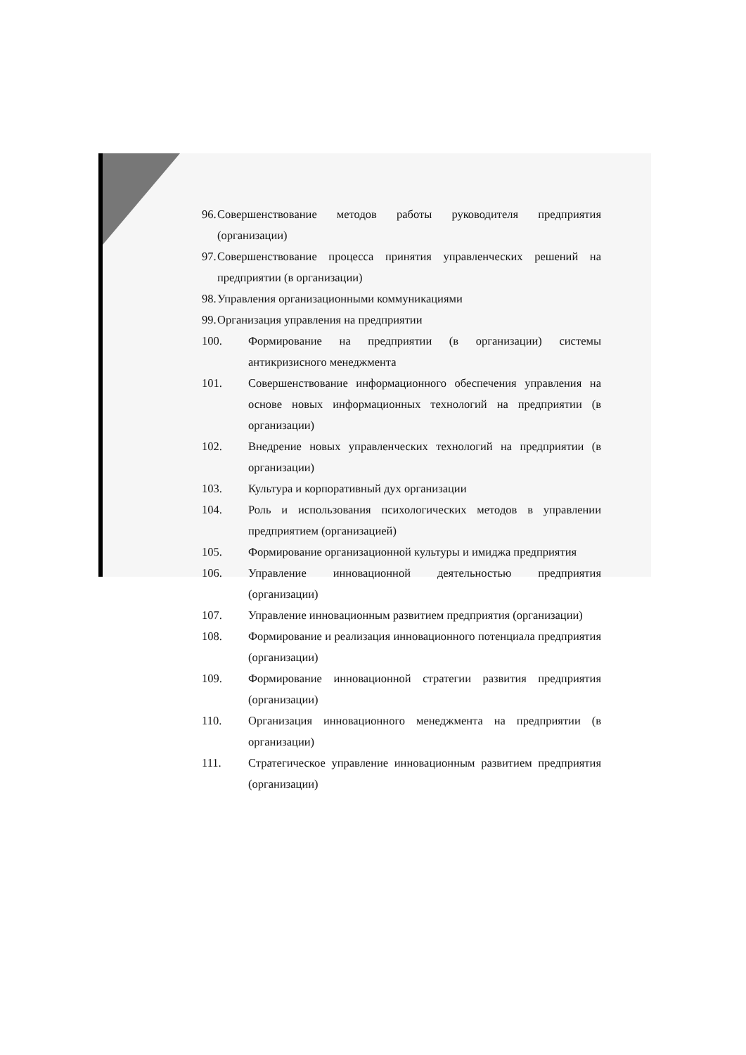96. Совершенствование методов работы руководителя предприятия (организации)
97. Совершенствование процесса принятия управленческих решений на предприятии (в организации)
98. Управления организационными коммуникациями
99. Организация управления на предприятии
100. Формирование на предприятии (в организации) системы антикризисного менеджмента
101. Совершенствование информационного обеспечения управления на основе новых информационных технологий на предприятии (в организации)
102. Внедрение новых управленческих технологий на предприятии (в организации)
103. Культура и корпоративный дух организации
104. Роль и использования психологических методов в управлении предприятием (организацией)
105. Формирование организационной культуры и имиджа предприятия
106. Управление инновационной деятельностью предприятия (организации)
107. Управление инновационным развитием предприятия (организации)
108. Формирование и реализация инновационного потенциала предприятия (организации)
109. Формирование инновационной стратегии развития предприятия (организации)
110. Организация инновационного менеджмента на предприятии (в организации)
111. Стратегическое управление инновационным развитием предприятия (организации)